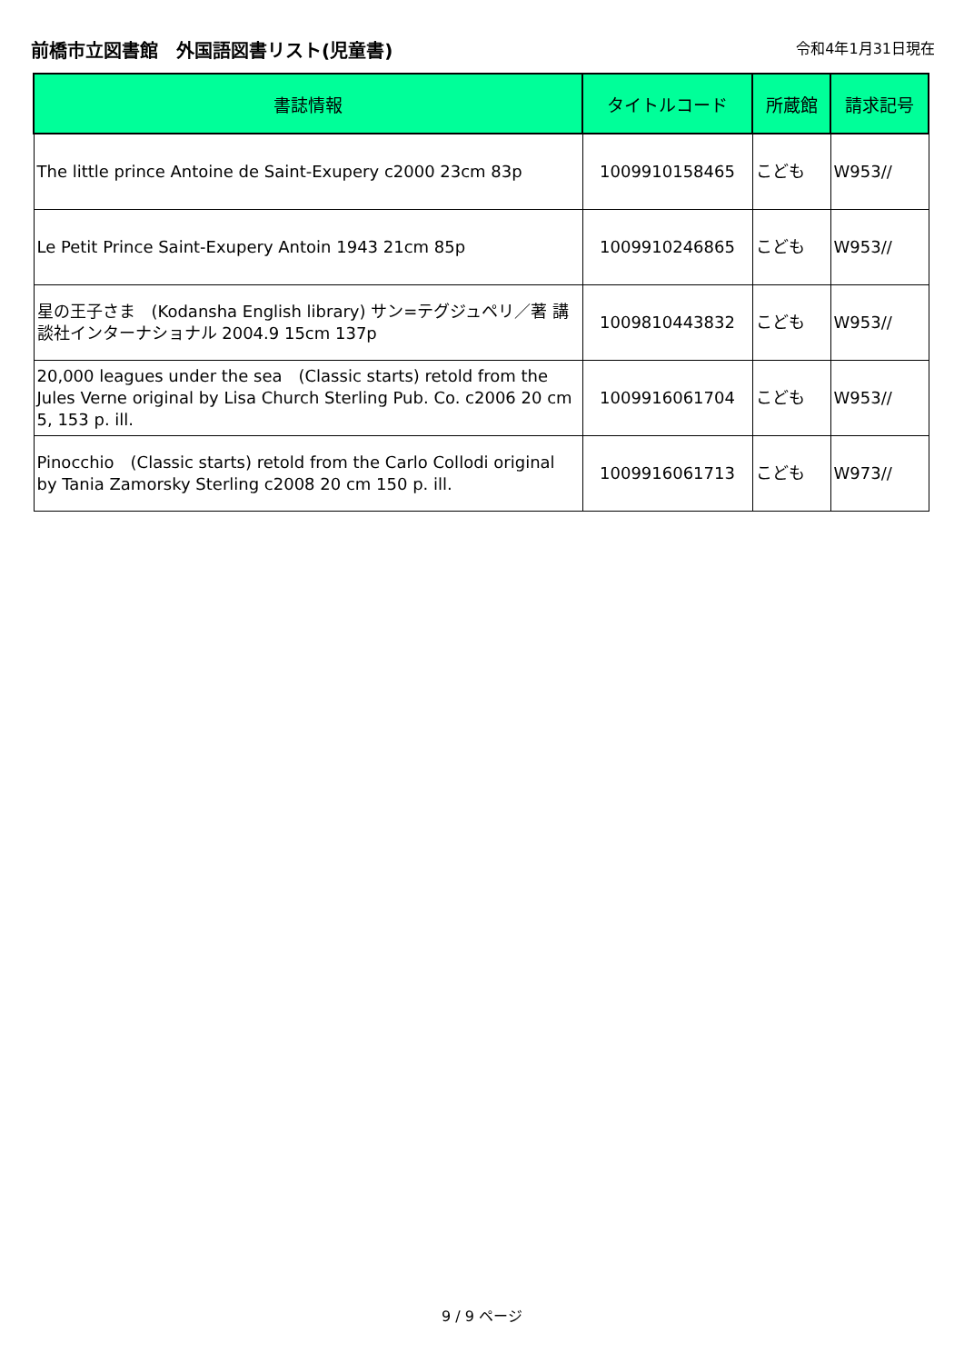前橋市立図書館　外国語図書リスト(児童書)
令和4年1月31日現在
| 書誌情報 | タイトルコード | 所蔵館 | 請求記号 |
| --- | --- | --- | --- |
| The little prince Antoine de Saint-Exupery c2000 23cm 83p | 1009910158465 | こども | W953// |
| Le Petit Prince Saint-Exupery Antoin 1943 21cm 85p | 1009910246865 | こども | W953// |
| 星の王子さま (Kodansha English library) サン=テグジュペリ／著 講談社インターナショナル 2004.9 15cm 137p | 1009810443832 | こども | W953// |
| 20,000 leagues under the sea (Classic starts) retold from the Jules Verne original by Lisa Church Sterling Pub. Co. c2006 20 cm 5, 153 p. ill. | 1009916061704 | こども | W953// |
| Pinocchio (Classic starts) retold from the Carlo Collodi original by Tania Zamorsky Sterling c2008 20 cm 150 p. ill. | 1009916061713 | こども | W973// |
9 / 9 ページ